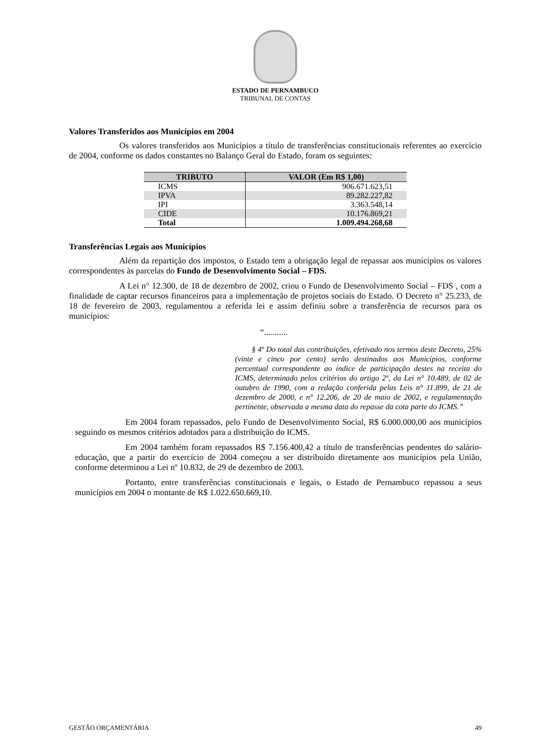ESTADO DE PERNAMBUCO
TRIBUNAL DE CONTAS
Valores Transferidos aos Municípios em 2004
Os valores transferidos aos Municípios a título de transferências constitucionais referentes ao exercício de 2004, conforme os dados constantes no Balanço Geral do Estado, foram os seguintes:
| TRIBUTO | VALOR (Em R$ 1,00) |
| --- | --- |
| ICMS | 906.671.623,51 |
| IPVA | 89.282.227,82 |
| IPI | 3.363.548,14 |
| CIDE | 10.176.869,21 |
| Total | 1.009.494.268,68 |
Transferências Legais aos Municípios
Além da repartição dos impostos, o Estado tem a obrigação legal de repassar aos municípios os valores correspondentes às parcelas do Fundo de Desenvolvimento Social – FDS.
A Lei n° 12.300, de 18 de dezembro de 2002, criou o Fundo de Desenvolvimento Social – FDS , com a finalidade de captar recursos financeiros para a implementação de projetos sociais do Estado. O Decreto n° 25.233, de 18 de fevereiro de 2003, regulamentou a referida lei e assim definiu sobre a transferência de recursos para os municípios:
“...........
§ 4º Do total das contribuições, efetivado nos termos deste Decreto, 25% (vinte e cinco por cento) serão destinados aos Municípios, conforme percentual correspondente ao índice de participação destes na receita do ICMS, determinado pelos critérios do artigo 2º, da Lei n° 10.489, de 02 de outubro de 1990, com a redação conferida pelas Leis n° 11.899, de 21 de dezembro de 2000, e n° 12.206, de 20 de maio de 2002, e regulamentação pertinente, observada a mesma data do repasse da cota parte do ICMS.”
Em 2004 foram repassados, pelo Fundo de Desenvolvimento Social, R$ 6.000.000,00 aos municípios seguindo os mesmos critérios adotados para a distribuição do ICMS.
Em 2004 também foram repassados R$ 7.156.400,42 a título de transferências pendentes do salário-educação, que a partir do exercício de 2004 começou a ser distribuído diretamente aos municípios pela União, conforme determinou a Lei nº 10.832, de 29 de dezembro de 2003.
Portanto, entre transferências constitucionais e legais, o Estado de Pernambuco repassou a seus municípios em 2004 o montante de R$ 1.022.650.669,10.
GESTÃO ORÇAMENTÁRIA 49